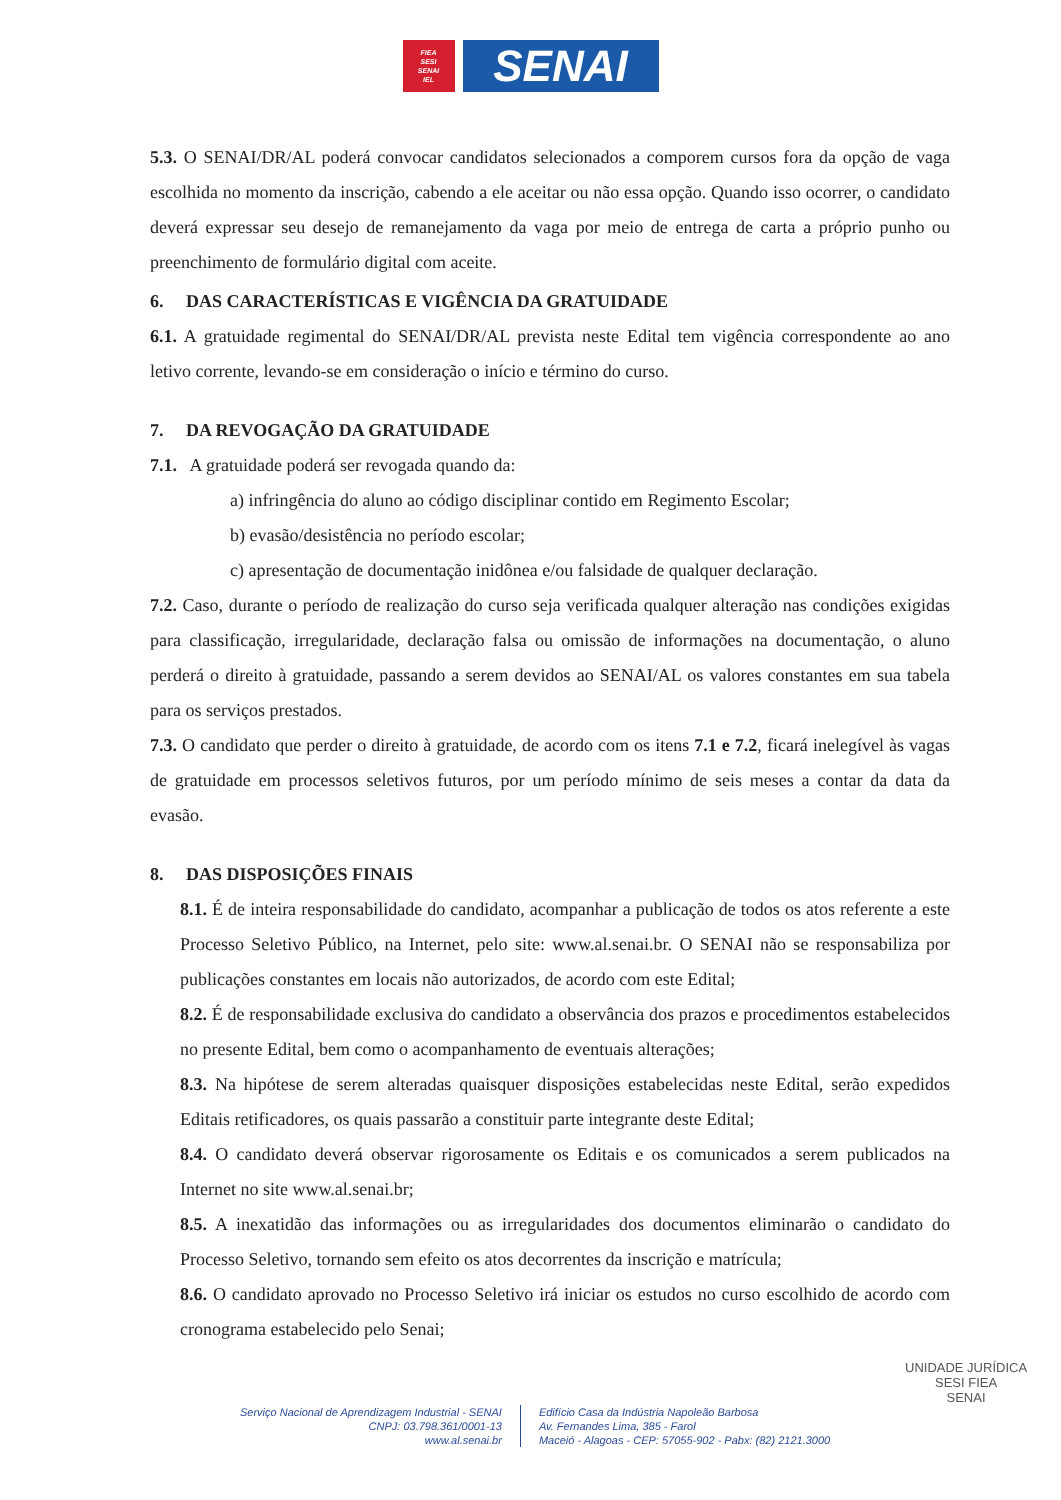FIEA
SESI
SENAI
IEL
SENAI
5.3. O SENAI/DR/AL poderá convocar candidatos selecionados a comporem cursos fora da opção de vaga escolhida no momento da inscrição, cabendo a ele aceitar ou não essa opção. Quando isso ocorrer, o candidato deverá expressar seu desejo de remanejamento da vaga por meio de entrega de carta a próprio punho ou preenchimento de formulário digital com aceite.
6. DAS CARACTERÍSTICAS E VIGÊNCIA DA GRATUIDADE
6.1. A gratuidade regimental do SENAI/DR/AL prevista neste Edital tem vigência correspondente ao ano letivo corrente, levando-se em consideração o início e término do curso.
7. DA REVOGAÇÃO DA GRATUIDADE
7.1. A gratuidade poderá ser revogada quando da:
a) infringência do aluno ao código disciplinar contido em Regimento Escolar;
b) evasão/desistência no período escolar;
c) apresentação de documentação inidônea e/ou falsidade de qualquer declaração.
7.2. Caso, durante o período de realização do curso seja verificada qualquer alteração nas condições exigidas para classificação, irregularidade, declaração falsa ou omissão de informações na documentação, o aluno perderá o direito à gratuidade, passando a serem devidos ao SENAI/AL os valores constantes em sua tabela para os serviços prestados.
7.3. O candidato que perder o direito à gratuidade, de acordo com os itens 7.1 e 7.2, ficará inelegível às vagas de gratuidade em processos seletivos futuros, por um período mínimo de seis meses a contar da data da evasão.
8. DAS DISPOSIÇÕES FINAIS
8.1. É de inteira responsabilidade do candidato, acompanhar a publicação de todos os atos referente a este Processo Seletivo Público, na Internet, pelo site: www.al.senai.br. O SENAI não se responsabiliza por publicações constantes em locais não autorizados, de acordo com este Edital;
8.2. É de responsabilidade exclusiva do candidato a observância dos prazos e procedimentos estabelecidos no presente Edital, bem como o acompanhamento de eventuais alterações;
8.3. Na hipótese de serem alteradas quaisquer disposições estabelecidas neste Edital, serão expedidos Editais retificadores, os quais passarão a constituir parte integrante deste Edital;
8.4. O candidato deverá observar rigorosamente os Editais e os comunicados a serem publicados na Internet no site www.al.senai.br;
8.5. A inexatidão das informações ou as irregularidades dos documentos eliminarão o candidato do Processo Seletivo, tornando sem efeito os atos decorrentes da inscrição e matrícula;
8.6. O candidato aprovado no Processo Seletivo irá iniciar os estudos no curso escolhido de acordo com cronograma estabelecido pelo Senai;
Serviço Nacional de Aprendizagem Industrial - SENAI
CNPJ: 03.798.361/0001-13
www.al.senai.br
Edifício Casa da Indústria Napoleão Barbosa
Av. Fernandes Lima, 385 - Farol
Maceió - Alagoas - CEP: 57055-902 - Pabx: (82) 2121.3000
UNIDADE JURÍDICA
SESI FIEA
SENAI